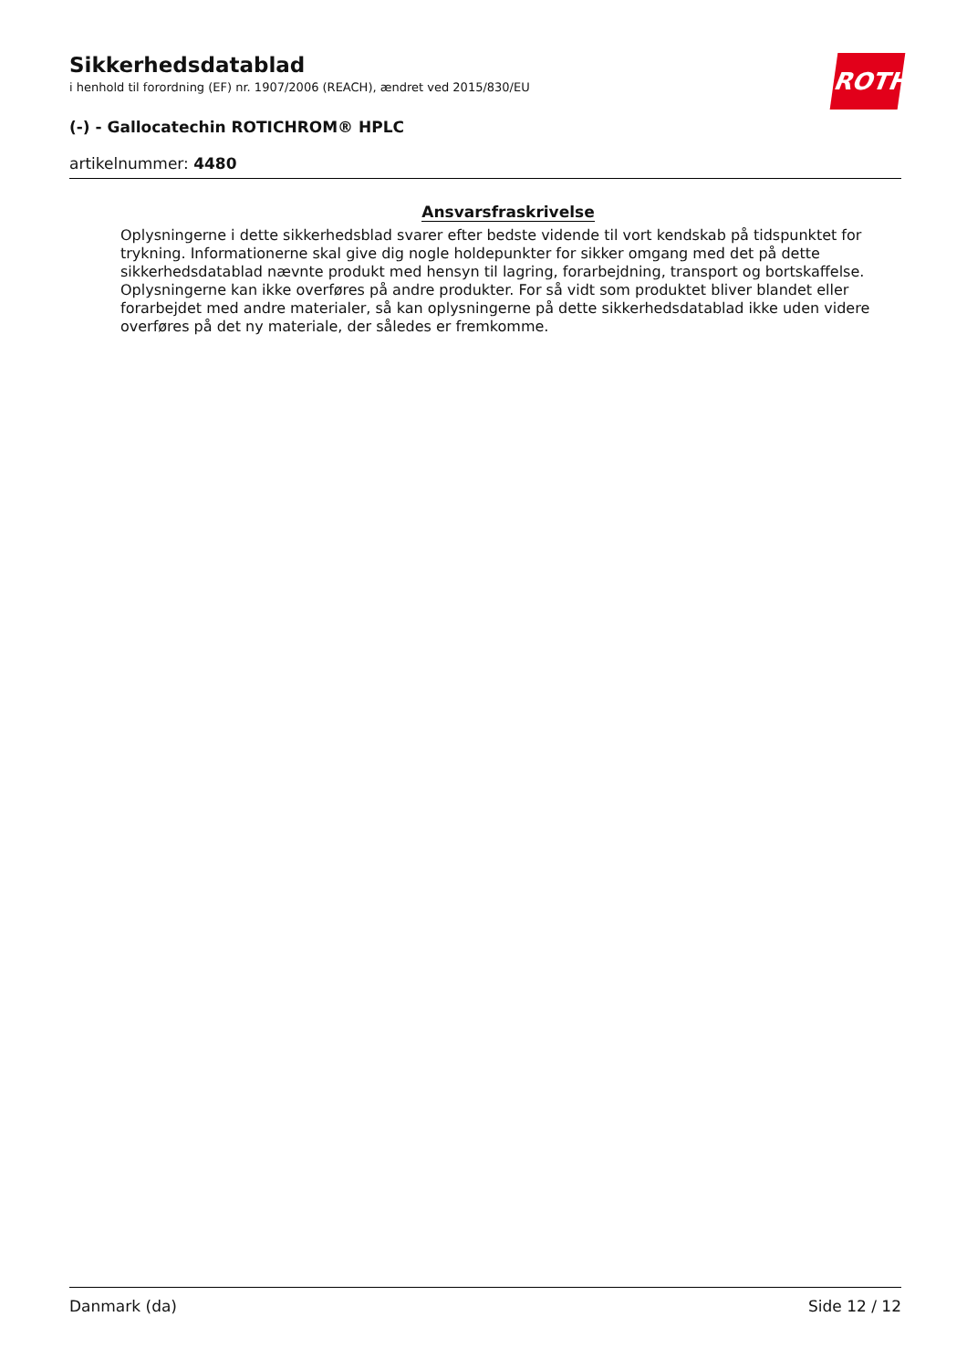ROTH
Sikkerhedsdatablad
i henhold til forordning (EF) nr. 1907/2006 (REACH), ændret ved 2015/830/EU
(-) - Gallocatechin ROTICHROM® HPLC
artikelnummer: 4480
Ansvarsfraskrivelse
Oplysningerne i dette sikkerhedsblad svarer efter bedste vidende til vort kendskab på tidspunktet for trykning. Informationerne skal give dig nogle holdepunkter for sikker omgang med det på dette sikkerhedsdatablad nævnte produkt med hensyn til lagring, forarbejdning, transport og bortskaffelse. Oplysningerne kan ikke overføres på andre produkter. For så vidt som produktet bliver blandet eller forarbejdet med andre materialer, så kan oplysningerne på dette sikkerhedsdatablad ikke uden videre overføres på det ny materiale, der således er fremkomme.
Danmark (da) Side 12 / 12